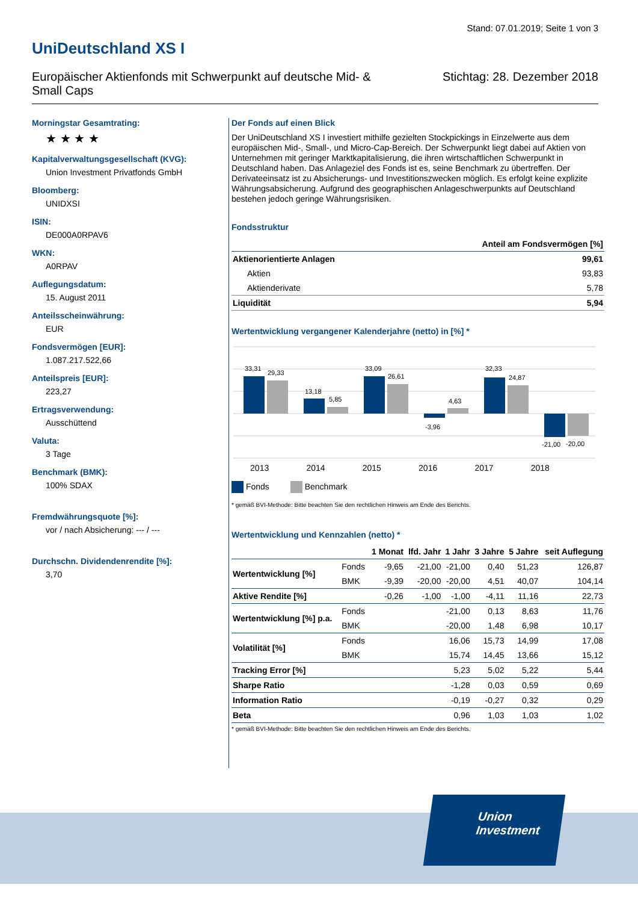Stand: 07.01.2019; Seite 1 von 3
UniDeutschland XS I
Europäischer Aktienfonds mit Schwerpunkt auf deutsche Mid- & Small Caps
Stichtag: 28. Dezember 2018
Morningstar Gesamtrating:
★ ★ ★ ★
Kapitalverwaltungsgesellschaft (KVG):
Union Investment Privatfonds GmbH
Bloomberg:
UNIDXSI
ISIN:
DE000A0RPAV6
WKN:
A0RPAV
Auflegungsdatum:
15. August 2011
Anteilsscheinwährung:
EUR
Fondsvermögen [EUR]:
1.087.217.522,66
Anteilspreis [EUR]:
223,27
Ertragsverwendung:
Ausschüttend
Valuta:
3 Tage
Benchmark (BMK):
100% SDAX
Fremdwährungsquote [%]:
vor / nach Absicherung: --- / ---
Durchschn. Dividendenrendite [%]:
3,70
Der Fonds auf einen Blick
Der UniDeutschland XS I investiert mithilfe gezielten Stockpickings in Einzelwerte aus dem europäischen Mid-, Small-, und Micro-Cap-Bereich. Der Schwerpunkt liegt dabei auf Aktien von Unternehmen mit geringer Marktkapitalisierung, die ihren wirtschaftlichen Schwerpunkt in Deutschland haben. Das Anlageziel des Fonds ist es, seine Benchmark zu übertreffen. Der Derivateeinsatz ist zu Absicherungs- und Investitionszwecken möglich. Es erfolgt keine explizite Währungsabsicherung. Aufgrund des geographischen Anlageschwerpunkts auf Deutschland bestehen jedoch geringe Währungsrisiken.
Fondsstruktur
| | Anteil am Fondsvermögen [%] |
| --- | --- |
| Aktienorientierte Anlagen | 99,61 |
| Aktien | 93,83 |
| Aktienderivate | 5,78 |
| Liquidität | 5,94 |
Wertentwicklung vergangener Kalenderjahre (netto) in [%] *
33,31
29,33
13,18
5,85
33,09
26,61
-3,96
4,63
32,33
24,87
-21,00
-20,00
2013 2014 2015 2016 2017 2018
Fonds Benchmark
* gemäß BVI-Methode: Bitte beachten Sie den rechtlichen Hinweis am Ende des Berichts.
Wertentwicklung und Kennzahlen (netto) *
| | | 1 Monat | lfd. Jahr | 1 Jahr | 3 Jahre | 5 Jahre | seit Auflegung |
| --- | --- | --- | --- | --- | --- | --- | --- |
| Wertentwicklung [%] | Fonds | -9,65 | -21,00 | -21,00 | 0,40 | 51,23 | 126,87 |
| | BMK | -9,39 | -20,00 | -20,00 | 4,51 | 40,07 | 104,14 |
| Aktive Rendite [%] | | -0,26 | -1,00 | -1,00 | -4,11 | 11,16 | 22,73 |
| Wertentwicklung [%] p.a. | Fonds | | | -21,00 | 0,13 | 8,63 | 11,76 |
| | BMK | | | -20,00 | 1,48 | 6,98 | 10,17 |
| Volatilität [%] | Fonds | | | 16,06 | 15,73 | 14,99 | 17,08 |
| | BMK | | | 15,74 | 14,45 | 13,66 | 15,12 |
| Tracking Error [%] | | | | 5,23 | 5,02 | 5,22 | 5,44 |
| Sharpe Ratio | | | | -1,28 | 0,03 | 0,59 | 0,69 |
| Information Ratio | | | | -0,19 | -0,27 | 0,32 | 0,29 |
| Beta | | | | 0,96 | 1,03 | 1,03 | 1,02 |
* gemäß BVI-Methode: Bitte beachten Sie den rechtlichen Hinweis am Ende des Berichts.
Union
Investment